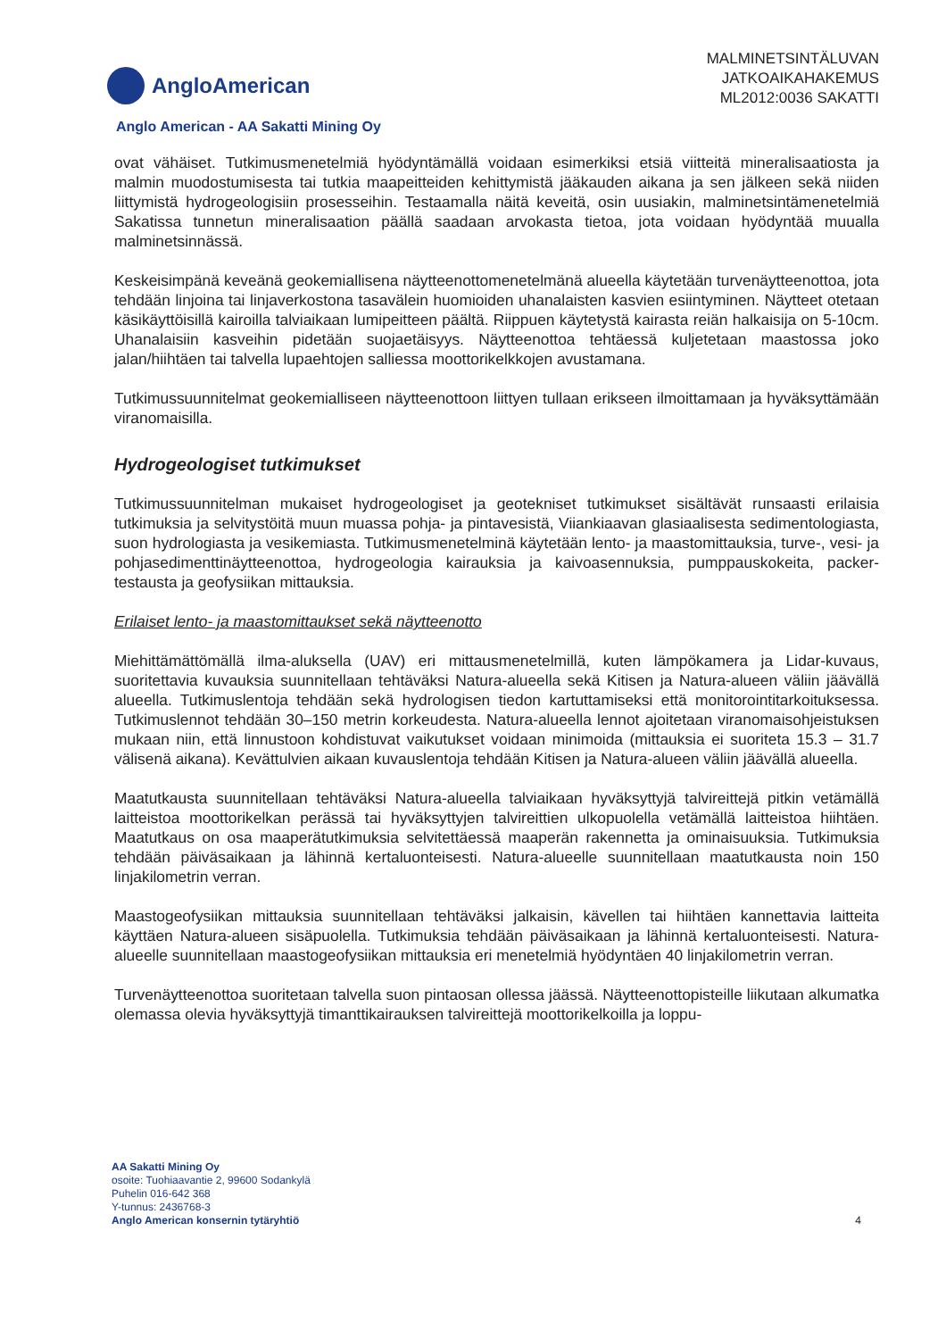AngloAmerican
MALMINETSINTÄLUVAN
JATKOAIKAHAKEMUS
ML2012:0036 SAKATTI
Anglo American - AA Sakatti Mining Oy
ovat vähäiset. Tutkimusmenetelmiä hyödyntämällä voidaan esimerkiksi etsiä viitteitä mineralisaatiosta ja malmin muodostumisesta tai tutkia maapeitteiden kehittymistä jääkauden aikana ja sen jälkeen sekä niiden liittymistä hydrogeologisiin prosesseihin. Testaamalla näitä keveitä, osin uusiakin, malminetsintämenetelmiä Sakatissa tunnetun mineralisaation päällä saadaan arvokasta tietoa, jota voidaan hyödyntää muualla malminetsinnässä.
Keskeisimpänä keveänä geokemiallisena näytteenottomenetelmänä alueella käytetään turvenäytteenottoa, jota tehdään linjoina tai linjaverkostona tasavälein huomioiden uhanalaisten kasvien esiintyminen. Näytteet otetaan käsikäyttöisillä kairoilla talviaikaan lumipeitteen päältä. Riippuen käytetystä kairasta reiän halkaisija on 5-10cm. Uhanalaisiin kasveihin pidetään suojaetäisyys. Näytteenottoa tehtäessä kuljetetaan maastossa joko jalan/hiihtäen tai talvella lupaehtojen salliessa moottorikelkkojen avustamana.
Tutkimussuunnitelmat geokemialliseen näytteenottoon liittyen tullaan erikseen ilmoittamaan ja hyväksyttämään viranomaisilla.
Hydrogeologiset tutkimukset
Tutkimussuunnitelman mukaiset hydrogeologiset ja geotekniset tutkimukset sisältävät runsaasti erilaisia tutkimuksia ja selvitystöitä muun muassa pohja- ja pintavesistä, Viiankiaavan glasiaalisesta sedimentologiasta, suon hydrologiasta ja vesikemiasta. Tutkimusmenetelminä käytetään lento- ja maastomittauksia, turve-, vesi- ja pohjasedimenttinäytteenottoa, hydrogeologia kairauksia ja kaivoasennuksia, pumppauskokeita, packer-testausta ja geofysiikan mittauksia.
Erilaiset lento- ja maastomittaukset sekä näytteenotto
Miehittämättömällä ilma-aluksella (UAV) eri mittausmenetelmillä, kuten lämpökamera ja Lidar-kuvaus, suoritettavia kuvauksia suunnitellaan tehtäväksi Natura-alueella sekä Kitisen ja Natura-alueen väliin jäävällä alueella. Tutkimuslentoja tehdään sekä hydrologisen tiedon kartuttamiseksi että monitorointitarkoituksessa. Tutkimuslennot tehdään 30–150 metrin korkeudesta. Natura-alueella lennot ajoitetaan viranomaisohjeistuksen mukaan niin, että linnustoon kohdistuvat vaikutukset voidaan minimoida (mittauksia ei suoriteta 15.3 – 31.7 välisenä aikana). Kevättulvien aikaan kuvauslentoja tehdään Kitisen ja Natura-alueen väliin jäävällä alueella.
Maatutkausta suunnitellaan tehtäväksi Natura-alueella talviaikaan hyväksyttyjä talvireittejä pitkin vetämällä laitteistoa moottorikelkan perässä tai hyväksyttyjen talvireittien ulkopuolella vetämällä laitteistoa hiihtäen. Maatutkaus on osa maaperätutkimuksia selvitettäessä maaperän rakennetta ja ominaisuuksia. Tutkimuksia tehdään päiväsaikaan ja lähinnä kertaluonteisesti. Natura-alueelle suunnitellaan maatutkausta noin 150 linjakilometrin verran.
Maastogeofysiikan mittauksia suunnitellaan tehtäväksi jalkaisin, kävellen tai hiihtäen kannettavia laitteita käyttäen Natura-alueen sisäpuolella. Tutkimuksia tehdään päiväsaikaan ja lähinnä kertaluonteisesti. Natura-alueelle suunnitellaan maastogeofysiikan mittauksia eri menetelmiä hyödyntäen 40 linjakilometrin verran.
Turvenäytteenottoa suoritetaan talvella suon pintaosan ollessa jäässä. Näytteenottopisteille liikutaan alkumatka olemassa olevia hyväksyttyjä timanttikairauksen talvireittejä moottorikelkoilla ja loppu-
AA Sakatti Mining Oy
osoite: Tuohiaavantie 2, 99600 Sodankylä
Puhelin 016-642 368
Y-tunnus: 2436768-3
Anglo American konsernin tytäryhtiö
4